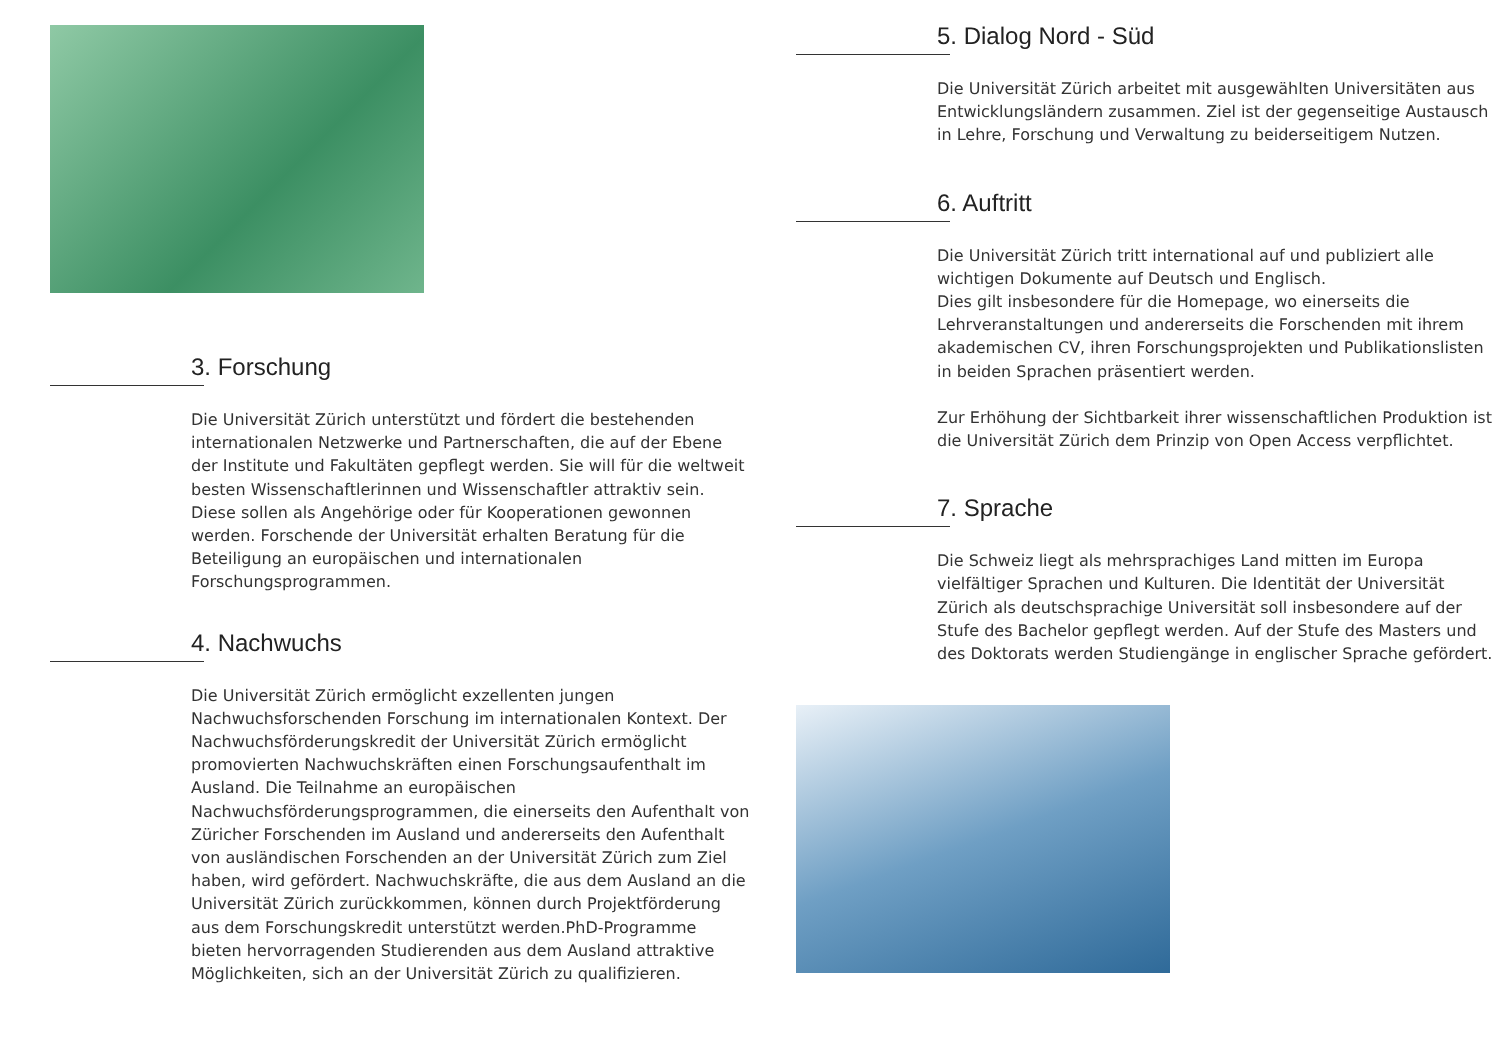3. Forschung
Die Universität Zürich unterstützt und fördert die bestehenden internationalen Netzwerke und Partnerschaften, die auf der Ebene der Institute und Fakultäten gepflegt werden. Sie will für die weltweit besten Wissenschaftlerinnen und Wissenschaftler attraktiv sein. Diese sollen als Angehörige oder für Kooperationen gewonnen werden. Forschende der Universität erhalten Beratung für die Beteiligung an europäischen und internationalen Forschungsprogrammen.
4. Nachwuchs
Die Universität Zürich ermöglicht exzellenten jungen Nachwuchsforschenden Forschung im internationalen Kontext. Der Nachwuchsförderungskredit der Universität Zürich ermöglicht promovierten Nachwuchskräften einen Forschungsaufenthalt im Ausland. Die Teilnahme an europäischen Nachwuchsförderungsprogrammen, die einerseits den Aufenthalt von Züricher Forschenden im Ausland und andererseits den Aufenthalt von ausländischen Forschenden an der Universität Zürich zum Ziel haben, wird gefördert. Nachwuchskräfte, die aus dem Ausland an die Universität Zürich zurückkommen, können durch Projektförderung aus dem Forschungskredit unterstützt werden.PhD-Programme bieten hervorragenden Studierenden aus dem Ausland attraktive Möglichkeiten, sich an der Universität Zürich zu qualifizieren.
5. Dialog Nord - Süd
Die Universität Zürich arbeitet mit ausgewählten Universitäten aus Entwicklungsländern zusammen. Ziel ist der gegenseitige Austausch in Lehre, Forschung und Verwaltung zu beiderseitigem Nutzen.
6. Auftritt
Die Universität Zürich tritt international auf und publiziert alle wichtigen Dokumente auf Deutsch und Englisch.
Dies gilt insbesondere für die Homepage, wo einerseits die Lehrveranstaltungen und andererseits die Forschenden mit ihrem akademischen CV, ihren Forschungsprojekten und Publikationslisten in beiden Sprachen präsentiert werden.
Zur Erhöhung der Sichtbarkeit ihrer wissenschaftlichen Produktion ist die Universität Zürich dem Prinzip von Open Access verpflichtet.
7. Sprache
Die Schweiz liegt als mehrsprachiges Land mitten im Europa vielfältiger Sprachen und Kulturen. Die Identität der Universität Zürich als deutschsprachige Universität soll insbesondere auf der Stufe des Bachelor gepflegt werden. Auf der Stufe des Masters und des Doktorats werden Studiengänge in englischer Sprache gefördert.